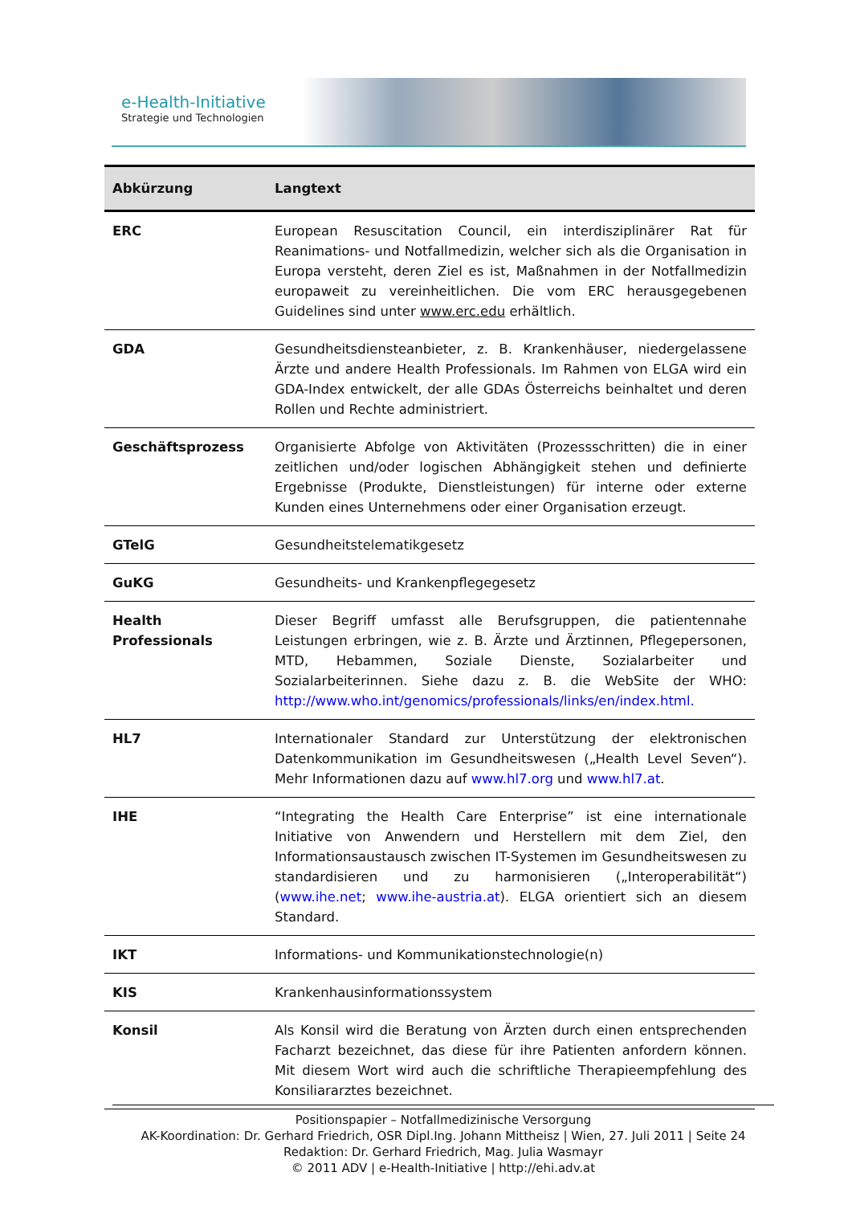e-Health-Initiative
Strategie und Technologien
| Abkürzung | Langtext |
| --- | --- |
| ERC | European Resuscitation Council, ein interdisziplinärer Rat für Reanimations- und Notfallmedizin, welcher sich als die Organisation in Europa versteht, deren Ziel es ist, Maßnahmen in der Notfallmedizin europaweit zu vereinheitlichen. Die vom ERC herausgegebenen Guidelines sind unter www.erc.edu erhältlich. |
| GDA | Gesundheitsdiensteanbieter, z. B. Krankenhäuser, niedergelassene Ärzte und andere Health Professionals. Im Rahmen von ELGA wird ein GDA-Index entwickelt, der alle GDAs Österreichs beinhaltet und deren Rollen und Rechte administriert. |
| Geschäftsprozess | Organisierte Abfolge von Aktivitäten (Prozessschritten) die in einer zeitlichen und/oder logischen Abhängigkeit stehen und definierte Ergebnisse (Produkte, Dienstleistungen) für interne oder externe Kunden eines Unternehmens oder einer Organisation erzeugt. |
| GTelG | Gesundheitstelematikgesetz |
| GuKG | Gesundheits- und Krankenpflegegesetz |
| Health Professionals | Dieser Begriff umfasst alle Berufsgruppen, die patientennahe Leistungen erbringen, wie z. B. Ärzte und Ärztinnen, Pflegepersonen, MTD, Hebammen, Soziale Dienste, Sozialarbeiter und Sozialarbeiterinnen. Siehe dazu z. B. die WebSite der WHO: http://www.who.int/genomics/professionals/links/en/index.html. |
| HL7 | Internationaler Standard zur Unterstützung der elektronischen Datenkommunikation im Gesundheitswesen („Health Level Seven“). Mehr Informationen dazu auf www.hl7.org und www.hl7.at . |
| IHE | “Integrating the Health Care Enterprise” ist eine internationale Initiative von Anwendern und Herstellern mit dem Ziel, den Informationsaustausch zwischen IT-Systemen im Gesundheitswesen zu standardisieren und zu harmonisieren („Interoperabilität“) ( www.ihe.net ; www.ihe-austria.at ). ELGA orientiert sich an diesem Standard. |
| IKT | Informations- und Kommunikationstechnologie(n) |
| KIS | Krankenhausinformationssystem |
| Konsil | Als Konsil wird die Beratung von Ärzten durch einen entsprechenden Facharzt bezeichnet, das diese für ihre Patienten anfordern können. Mit diesem Wort wird auch die schriftliche Therapieempfehlung des Konsiliararztes bezeichnet. |
Positionspapier – Notfallmedizinische Versorgung
AK-Koordination: Dr. Gerhard Friedrich, OSR Dipl.Ing. Johann Mittheisz | Wien, 27. Juli 2011 | Seite 24
Redaktion: Dr. Gerhard Friedrich, Mag. Julia Wasmayr
© 2011 ADV | e-Health-Initiative | http://ehi.adv.at